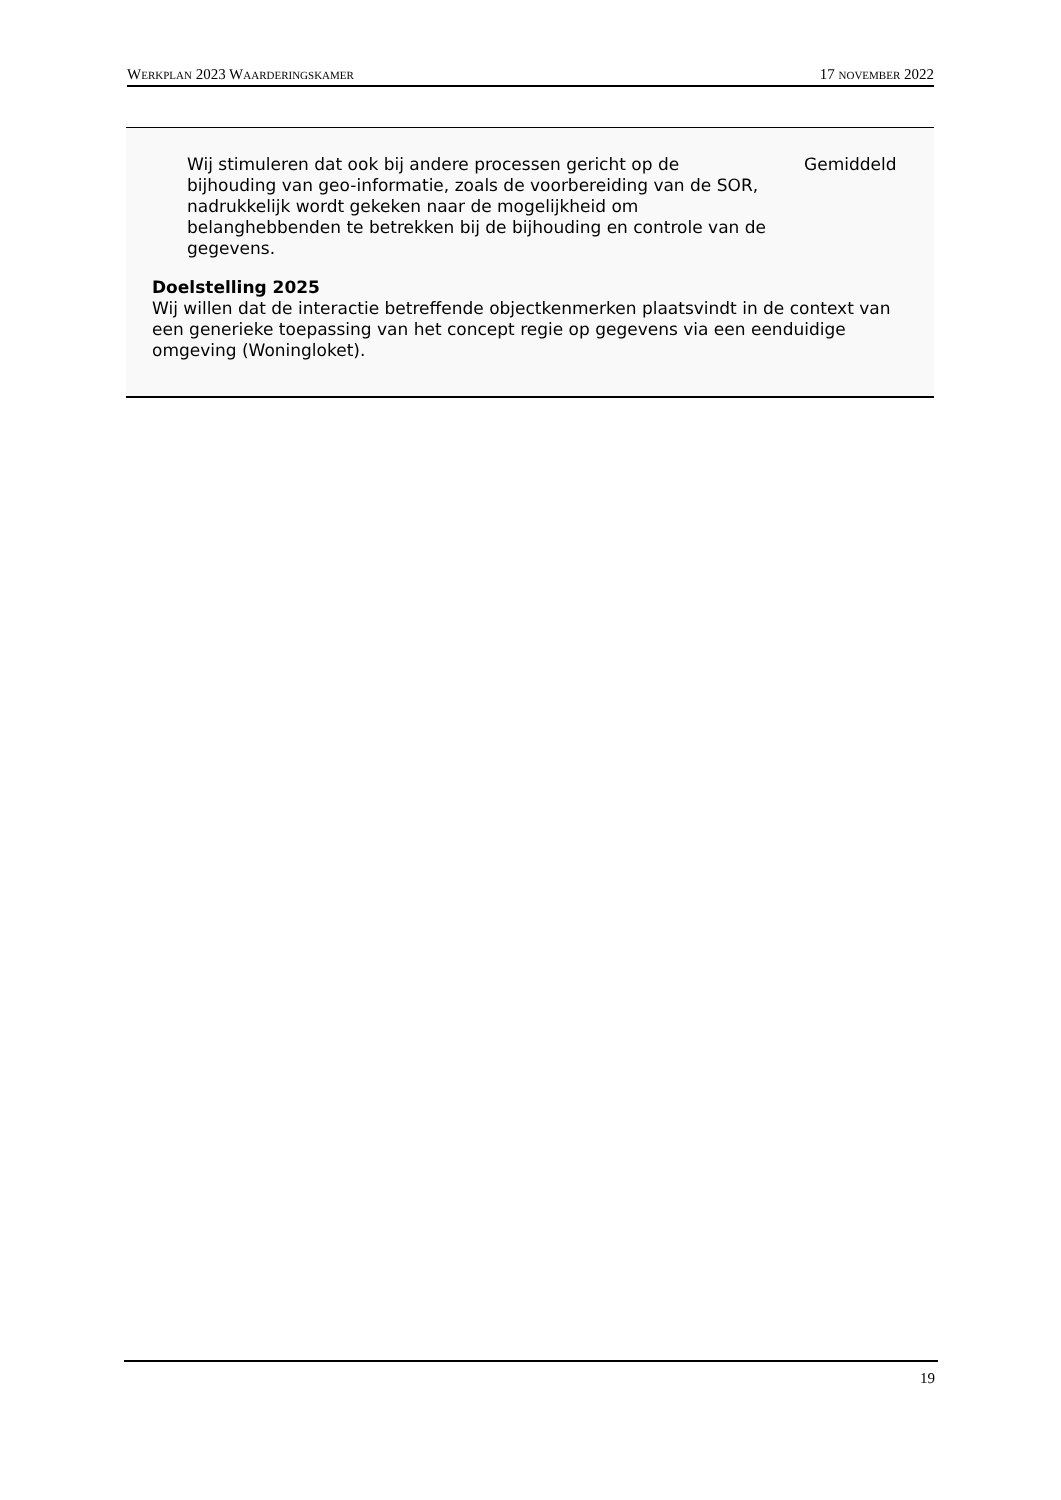Werkplan 2023 Waarderingskamer 17 november 2022
| Wij stimuleren dat ook bij andere processen gericht op de bijhouding van geo-informatie, zoals de voorbereiding van de SOR, nadrukkelijk wordt gekeken naar de mogelijkheid om belanghebbenden te betrekken bij de bijhouding en controle van de gegevens. | Gemiddeld |
Doelstelling 2025
Wij willen dat de interactie betreffende objectkenmerken plaatsvindt in de context van een generieke toepassing van het concept regie op gegevens via een eenduidige omgeving (Woningloket).
19